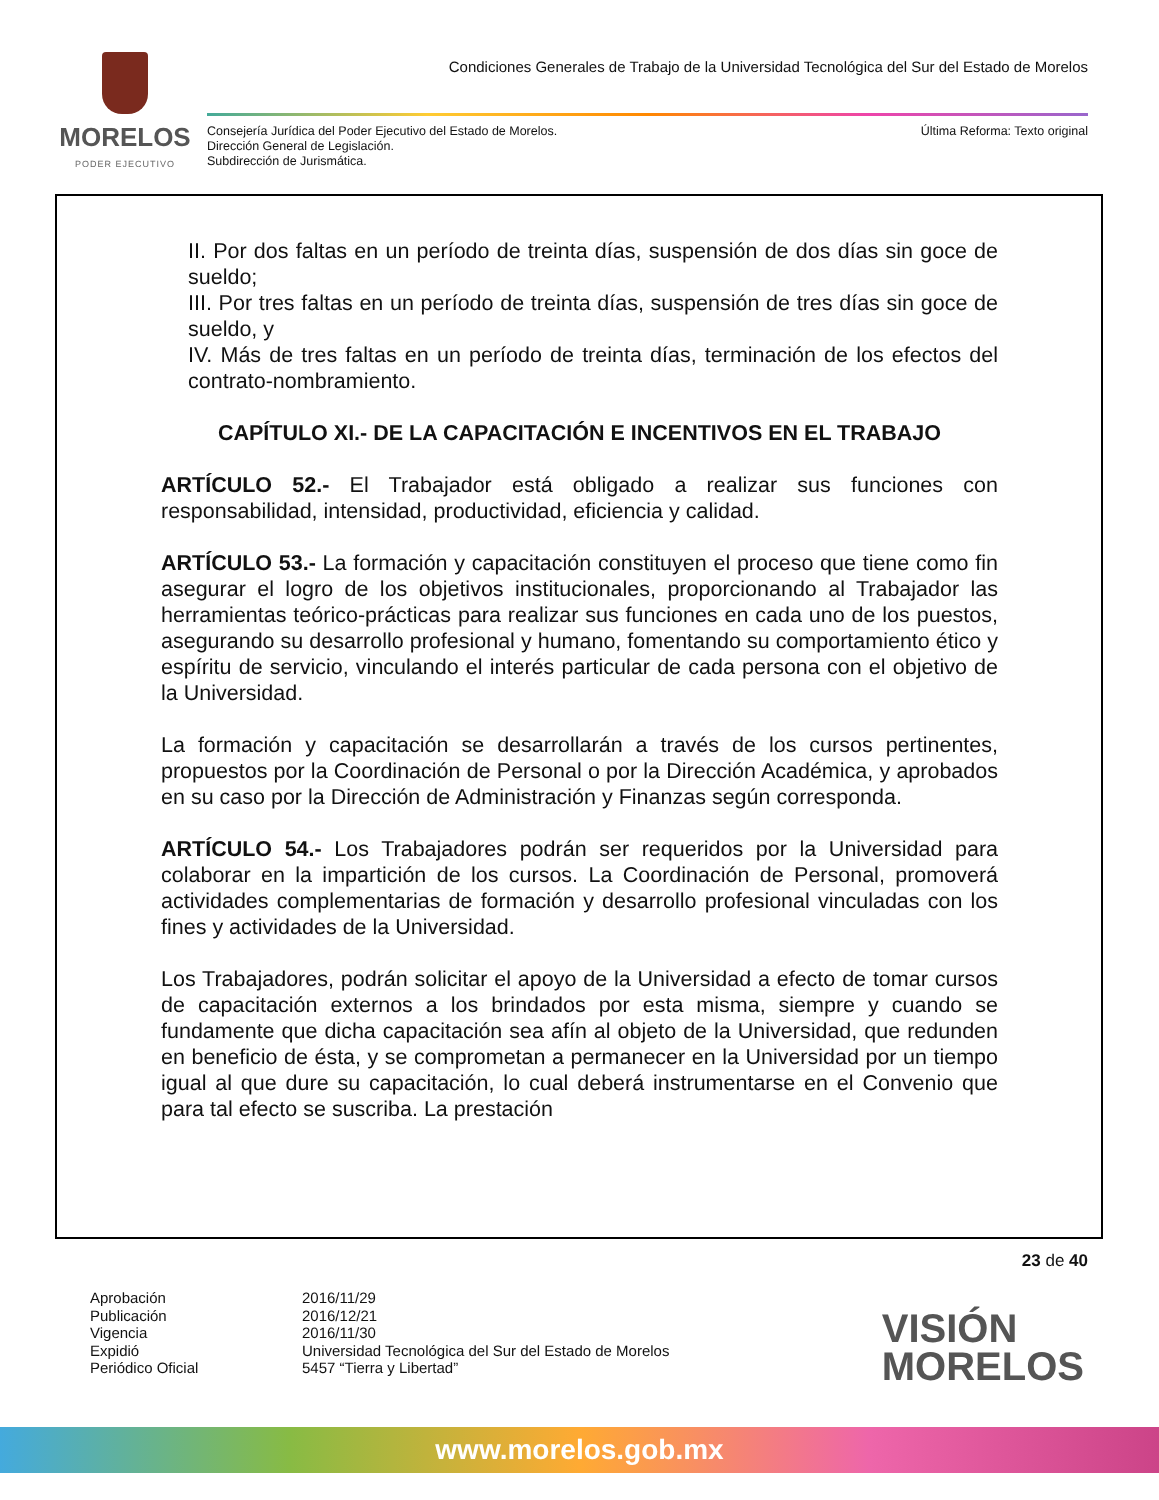MORELOS
PODER EJECUTIVO
Condiciones Generales de Trabajo de la Universidad Tecnológica del Sur del Estado de Morelos
Consejería Jurídica del Poder Ejecutivo del Estado de Morelos.
Dirección General de Legislación.
Subdirección de Jurismática.
Última Reforma: Texto original
II. Por dos faltas en un período de treinta días, suspensión de dos días sin goce de sueldo;
III. Por tres faltas en un período de treinta días, suspensión de tres días sin goce de sueldo, y
IV. Más de tres faltas en un período de treinta días, terminación de los efectos del contrato-nombramiento.
CAPÍTULO XI.- DE LA CAPACITACIÓN E INCENTIVOS EN EL TRABAJO
ARTÍCULO 52.- El Trabajador está obligado a realizar sus funciones con responsabilidad, intensidad, productividad, eficiencia y calidad.
ARTÍCULO 53.- La formación y capacitación constituyen el proceso que tiene como fin asegurar el logro de los objetivos institucionales, proporcionando al Trabajador las herramientas teórico-prácticas para realizar sus funciones en cada uno de los puestos, asegurando su desarrollo profesional y humano, fomentando su comportamiento ético y espíritu de servicio, vinculando el interés particular de cada persona con el objetivo de la Universidad.
La formación y capacitación se desarrollarán a través de los cursos pertinentes, propuestos por la Coordinación de Personal o por la Dirección Académica, y aprobados en su caso por la Dirección de Administración y Finanzas según corresponda.
ARTÍCULO 54.- Los Trabajadores podrán ser requeridos por la Universidad para colaborar en la impartición de los cursos. La Coordinación de Personal, promoverá actividades complementarias de formación y desarrollo profesional vinculadas con los fines y actividades de la Universidad.
Los Trabajadores, podrán solicitar el apoyo de la Universidad a efecto de tomar cursos de capacitación externos a los brindados por esta misma, siempre y cuando se fundamente que dicha capacitación sea afín al objeto de la Universidad, que redunden en beneficio de ésta, y se comprometan a permanecer en la Universidad por un tiempo igual al que dure su capacitación, lo cual deberá instrumentarse en el Convenio que para tal efecto se suscriba. La prestación
23 de 40
Aprobación 2016/11/29 Publicación 2016/12/21 Vigencia 2016/11/30 Expidió Universidad Tecnológica del Sur del Estado de Morelos Periódico Oficial 5457 “Tierra y Libertad”
VISIÓN
MORELOS
www.morelos.gob.mx